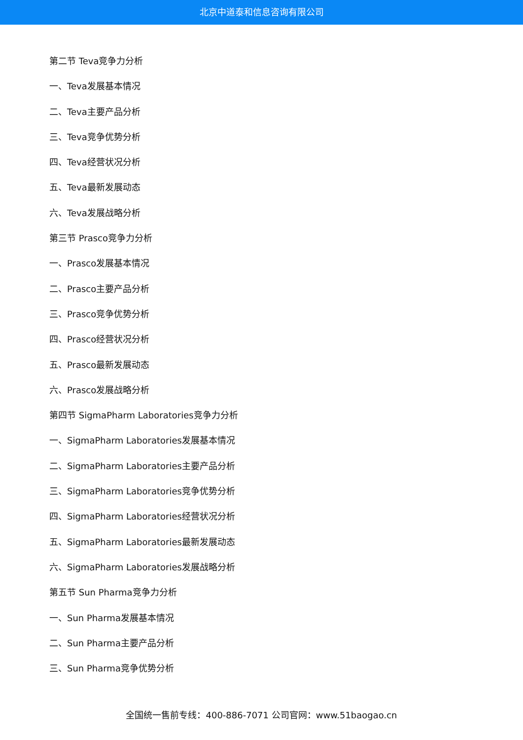北京中道泰和信息咨询有限公司
第二节 Teva竞争力分析
一、Teva发展基本情况
二、Teva主要产品分析
三、Teva竞争优势分析
四、Teva经营状况分析
五、Teva最新发展动态
六、Teva发展战略分析
第三节 Prasco竞争力分析
一、Prasco发展基本情况
二、Prasco主要产品分析
三、Prasco竞争优势分析
四、Prasco经营状况分析
五、Prasco最新发展动态
六、Prasco发展战略分析
第四节 SigmaPharm Laboratories竞争力分析
一、SigmaPharm Laboratories发展基本情况
二、SigmaPharm Laboratories主要产品分析
三、SigmaPharm Laboratories竞争优势分析
四、SigmaPharm Laboratories经营状况分析
五、SigmaPharm Laboratories最新发展动态
六、SigmaPharm Laboratories发展战略分析
第五节 Sun Pharma竞争力分析
一、Sun Pharma发展基本情况
二、Sun Pharma主要产品分析
三、Sun Pharma竞争优势分析
全国统一售前专线：400-886-7071 公司官网：www.51baogao.cn